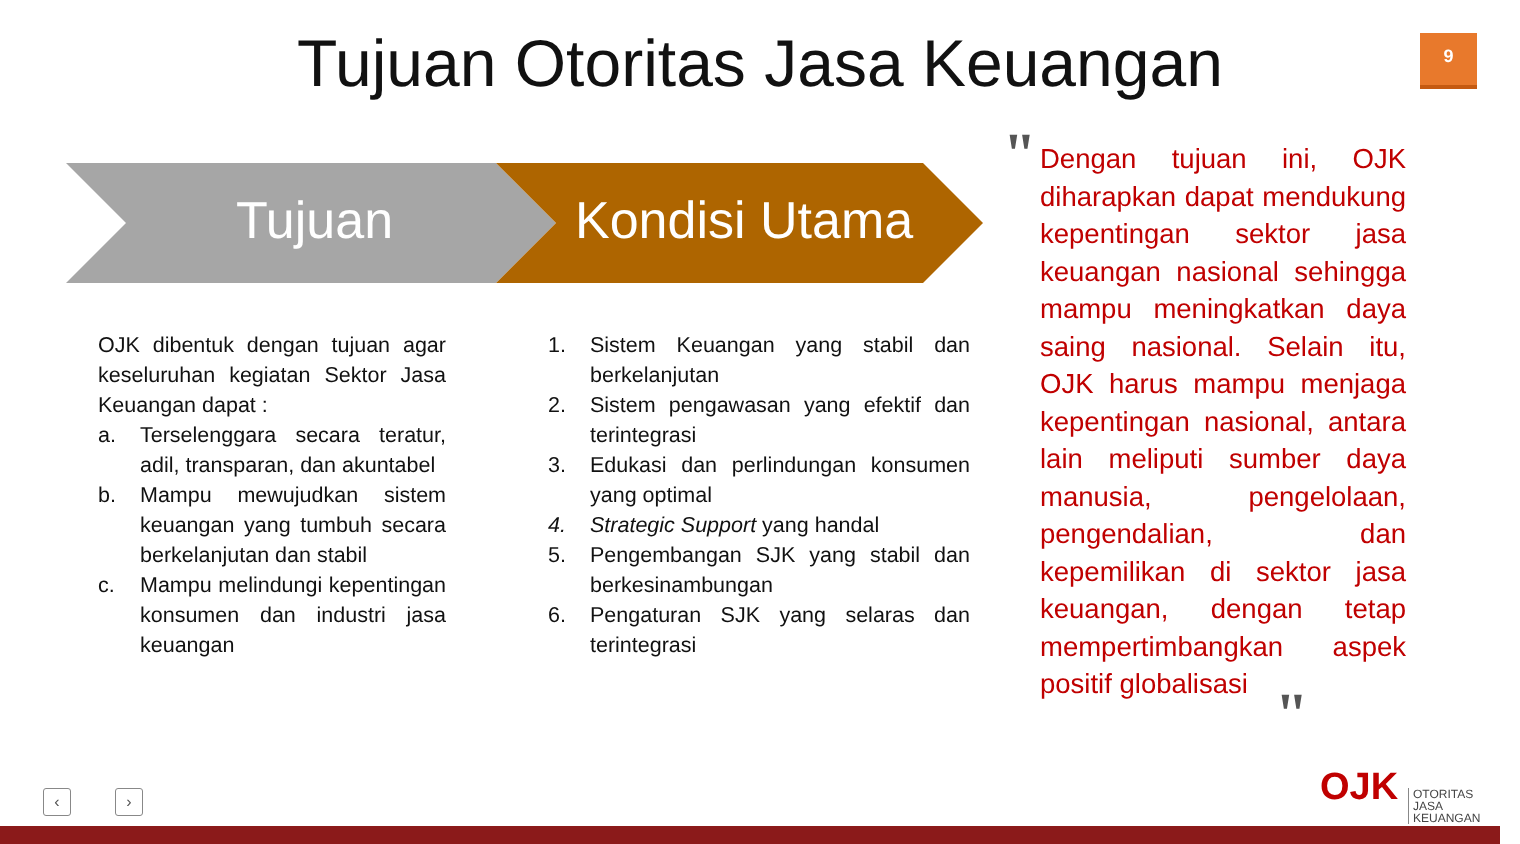Tujuan Otoritas Jasa Keuangan 9
Tujuan Kondisi Utama
OJK dibentuk dengan tujuan agar keseluruhan kegiatan Sektor Jasa Keuangan dapat :
a. Terselenggara secara teratur, adil, transparan, dan akuntabel
b. Mampu mewujudkan sistem keuangan yang tumbuh secara berkelanjutan dan stabil
c. Mampu melindungi kepentingan konsumen dan industri jasa keuangan
1. Sistem Keuangan yang stabil dan berkelanjutan
2. Sistem pengawasan yang efektif dan terintegrasi
3. Edukasi dan perlindungan konsumen yang optimal
4. Strategic Support yang handal
5. Pengembangan SJK yang stabil dan berkesinambungan
6. Pengaturan SJK yang selaras dan terintegrasi
"
Dengan tujuan ini, OJK diharapkan dapat mendukung kepentingan sektor jasa keuangan nasional sehingga mampu meningkatkan daya saing nasional. Selain itu, OJK harus mampu menjaga kepentingan nasional, antara lain meliputi sumber daya manusia, pengelolaan, pengendalian, dan kepemilikan di sektor jasa keuangan, dengan tetap mempertimbangkan aspek positif globalisasi
"
‹ › OJK
OTORITAS
JASA
KEUANGAN